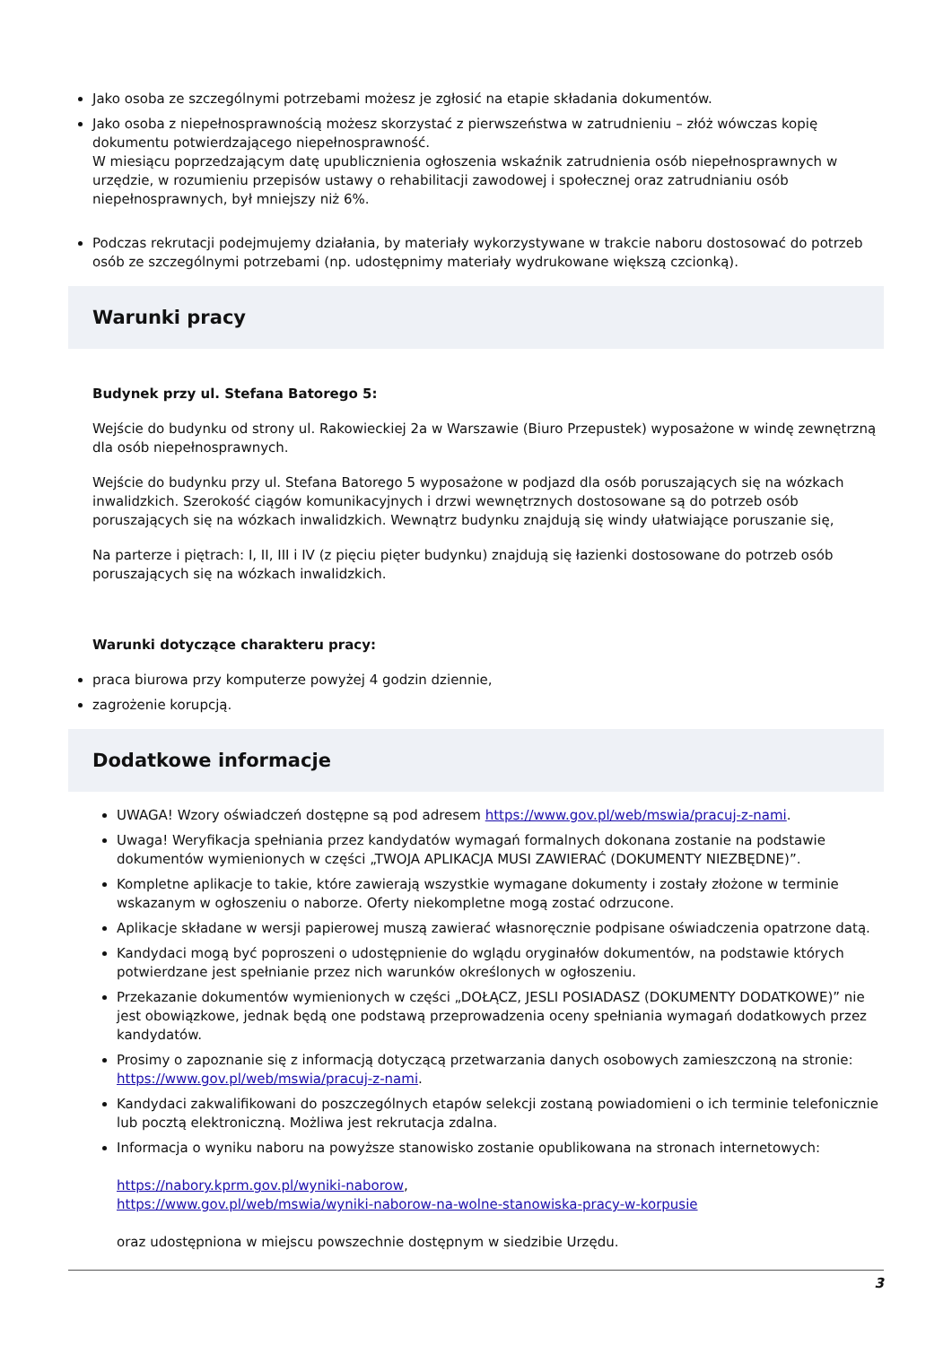Jako osoba ze szczególnymi potrzebami możesz je zgłosić na etapie składania dokumentów.
Jako osoba z niepełnosprawnością możesz skorzystać z pierwszeństwa w zatrudnieniu – złóż wówczas kopię dokumentu potwierdzającego niepełnosprawność.
W miesiącu poprzedzającym datę upublicznienia ogłoszenia wskaźnik zatrudnienia osób niepełnosprawnych w urzędzie, w rozumieniu przepisów ustawy o rehabilitacji zawodowej i społecznej oraz zatrudnianiu osób niepełnosprawnych, był mniejszy niż 6%.
Podczas rekrutacji podejmujemy działania, by materiały wykorzystywane w trakcie naboru dostosować do potrzeb osób ze szczególnymi potrzebami (np. udostępnimy materiały wydrukowane większą czcionką).
Warunki pracy
Budynek przy ul. Stefana Batorego 5:
Wejście do budynku od strony ul. Rakowieckiej 2a w Warszawie (Biuro Przepustek) wyposażone w windę zewnętrzną dla osób niepełnosprawnych.
Wejście do budynku przy ul. Stefana Batorego 5 wyposażone w podjazd dla osób poruszających się na wózkach inwalidzkich. Szerokość ciągów komunikacyjnych i drzwi wewnętrznych dostosowane są do potrzeb osób poruszających się na wózkach inwalidzkich. Wewnątrz budynku znajdują się windy ułatwiające poruszanie się,
Na parterze i piętrach: I, II, III i IV (z pięciu pięter budynku) znajdują się łazienki dostosowane do potrzeb osób poruszających się na wózkach inwalidzkich.
Warunki dotyczące charakteru pracy:
praca biurowa przy komputerze powyżej 4 godzin dziennie,
zagrożenie korupcją.
Dodatkowe informacje
UWAGA! Wzory oświadczeń dostępne są pod adresem https://www.gov.pl/web/mswia/pracuj-z-nami.
Uwaga! Weryfikacja spełniania przez kandydatów wymagań formalnych dokonana zostanie na podstawie dokumentów wymienionych w części „TWOJA APLIKACJA MUSI ZAWIERAĆ (DOKUMENTY NIEZBĘDNE)”.
Kompletne aplikacje to takie, które zawierają wszystkie wymagane dokumenty i zostały złożone w terminie wskazanym w ogłoszeniu o naborze. Oferty niekompletne mogą zostać odrzucone.
Aplikacje składane w wersji papierowej muszą zawierać własnoręcznie podpisane oświadczenia opatrzone datą.
Kandydaci mogą być poproszeni o udostępnienie do wglądu oryginałów dokumentów, na podstawie których potwierdzane jest spełnianie przez nich warunków określonych w ogłoszeniu.
Przekazanie dokumentów wymienionych w części „DOŁĄCZ, JESLI POSIADASZ (DOKUMENTY DODATKOWE)” nie jest obowiązkowe, jednak będą one podstawą przeprowadzenia oceny spełniania wymagań dodatkowych przez kandydatów.
Prosimy o zapoznanie się z informacją dotyczącą przetwarzania danych osobowych zamieszczoną na stronie: https://www.gov.pl/web/mswia/pracuj-z-nami.
Kandydaci zakwalifikowani do poszczególnych etapów selekcji zostaną powiadomieni o ich terminie telefonicznie lub pocztą elektroniczną. Możliwa jest rekrutacja zdalna.
Informacja o wyniku naboru na powyższe stanowisko zostanie opublikowana na stronach internetowych:
https://nabory.kprm.gov.pl/wyniki-naborow,
https://www.gov.pl/web/mswia/wyniki-naborow-na-wolne-stanowiska-pracy-w-korpusie
oraz udostępniona w miejscu powszechnie dostępnym w siedzibie Urzędu.
3